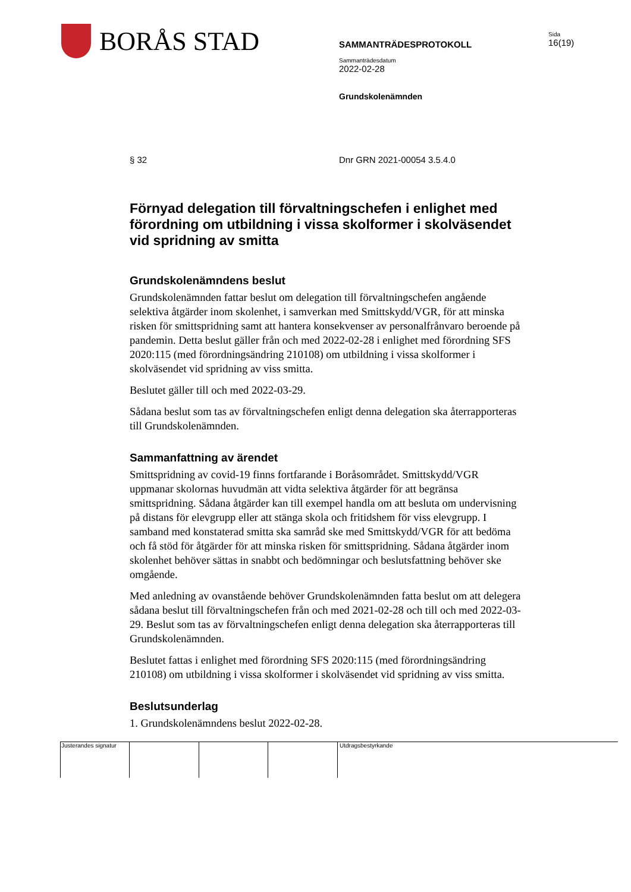BORÅS STAD
SAMMANTRÄDESPROTOKOLL
Sammanträdesdatum
2022-02-28
Grundskolenämnden
Sida
16(19)
§ 32 Dnr GRN 2021-00054 3.5.4.0
Förnyad delegation till förvaltningschefen i enlighet med förordning om utbildning i vissa skolformer i skolväsendet vid spridning av smitta
Grundskolenämndens beslut
Grundskolenämnden fattar beslut om delegation till förvaltningschefen angående selektiva åtgärder inom skolenhet, i samverkan med Smittskydd/VGR, för att minska risken för smittspridning samt att hantera konsekvenser av personalfrånvaro beroende på pandemin. Detta beslut gäller från och med 2022-02-28 i enlighet med förordning SFS 2020:115 (med förordningsändring 210108) om utbildning i vissa skolformer i skolväsendet vid spridning av viss smitta.
Beslutet gäller till och med 2022-03-29.
Sådana beslut som tas av förvaltningschefen enligt denna delegation ska återrapporteras till Grundskolenämnden.
Sammanfattning av ärendet
Smittspridning av covid-19 finns fortfarande i Boråsområdet. Smittskydd/VGR uppmanar skolornas huvudmän att vidta selektiva åtgärder för att begränsa smittspridning. Sådana åtgärder kan till exempel handla om att besluta om undervisning på distans för elevgrupp eller att stänga skola och fritidshem för viss elevgrupp. I samband med konstaterad smitta ska samråd ske med Smittskydd/VGR för att bedöma och få stöd för åtgärder för att minska risken för smittspridning. Sådana åtgärder inom skolenhet behöver sättas in snabbt och bedömningar och beslutsfattning behöver ske omgående.
Med anledning av ovanstående behöver Grundskolenämnden fatta beslut om att delegera sådana beslut till förvaltningschefen från och med 2021-02-28 och till och med 2022-03-29. Beslut som tas av förvaltningschefen enligt denna delegation ska återrapporteras till Grundskolenämnden.
Beslutet fattas i enlighet med förordning SFS 2020:115 (med förordningsändring 210108) om utbildning i vissa skolformer i skolväsendet vid spridning av viss smitta.
Beslutsunderlag
1. Grundskolenämndens beslut 2022-02-28.
Justerandes signatur Utdragsbestyrkande